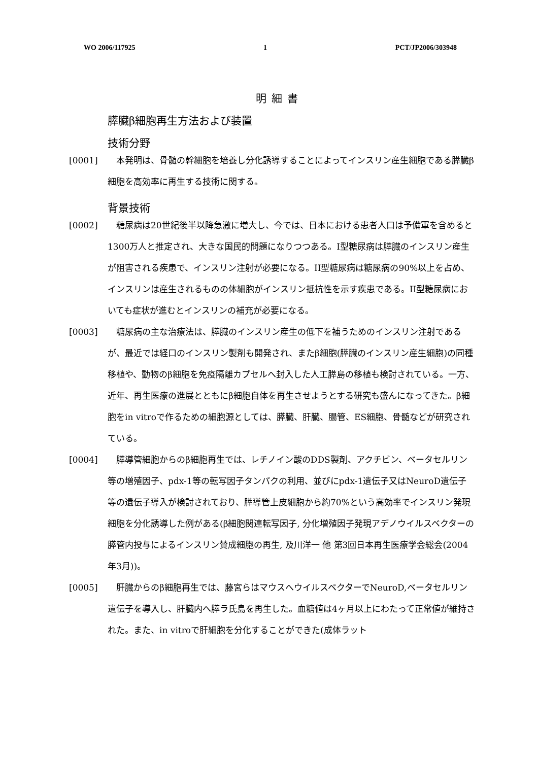WO 2006/117925 1 PCT/JP2006/303948
明細書
膵臓β細胞再生方法および装置
技術分野
[0001] 本発明は、骨髄の幹細胞を培養し分化誘導することによってインスリン産生細胞である膵臓β細胞を高効率に再生する技術に関する。
背景技術
[0002] 糖尿病は20世紀後半以降急激に増大し、今では、日本における患者人口は予備軍を含めると1300万人と推定され、大きな国民的問題になりつつある。I型糖尿病は膵臓のインスリン産生が阻害される疾患で、インスリン注射が必要になる。II型糖尿病は糖尿病の90%以上を占め、インスリンは産生されるものの体細胞がインスリン抵抗性を示す疾患である。II型糖尿病においても症状が進むとインスリンの補充が必要になる。
[0003] 糖尿病の主な治療法は、膵臓のインスリン産生の低下を補うためのインスリン注射であるが、最近では経口のインスリン製剤も開発され、またβ細胞(膵臓のインスリン産生細胞)の同種移植や、動物のβ細胞を免疫隔離カプセルへ封入した人工膵島の移植も検討されている。一方、近年、再生医療の進展とともにβ細胞自体を再生させようとする研究も盛んになってきた。β細胞をin vitroで作るための細胞源としては、膵臓、肝臓、腸管、ES細胞、骨髄などが研究されている。
[0004] 膵導管細胞からのβ細胞再生では、レチノイン酸のDDS製剤、アクチビン、ベータセルリン等の増殖因子、pdx-1等の転写因子タンパクの利用、並びにpdx-1遺伝子又はNeuroD遺伝子等の遺伝子導入が検討されており、膵導管上皮細胞から約70%という高効率でインスリン発現細胞を分化誘導した例がある(β細胞関連転写因子, 分化増殖因子発現アデノウイルスベクターの膵管内投与によるインスリン賛成細胞の再生, 及川洋一 他 第3回日本再生医療学会総会(2004年3月))。
[0005] 肝臓からのβ細胞再生では、藤宮らはマウスへウイルスベクターでNeuroD,ベータセルリン遺伝子を導入し、肝臓内へ膵ラ氏島を再生した。血糖値は4ヶ月以上にわたって正常値が維持された。また、in vitroで肝細胞を分化することができた(成体ラット